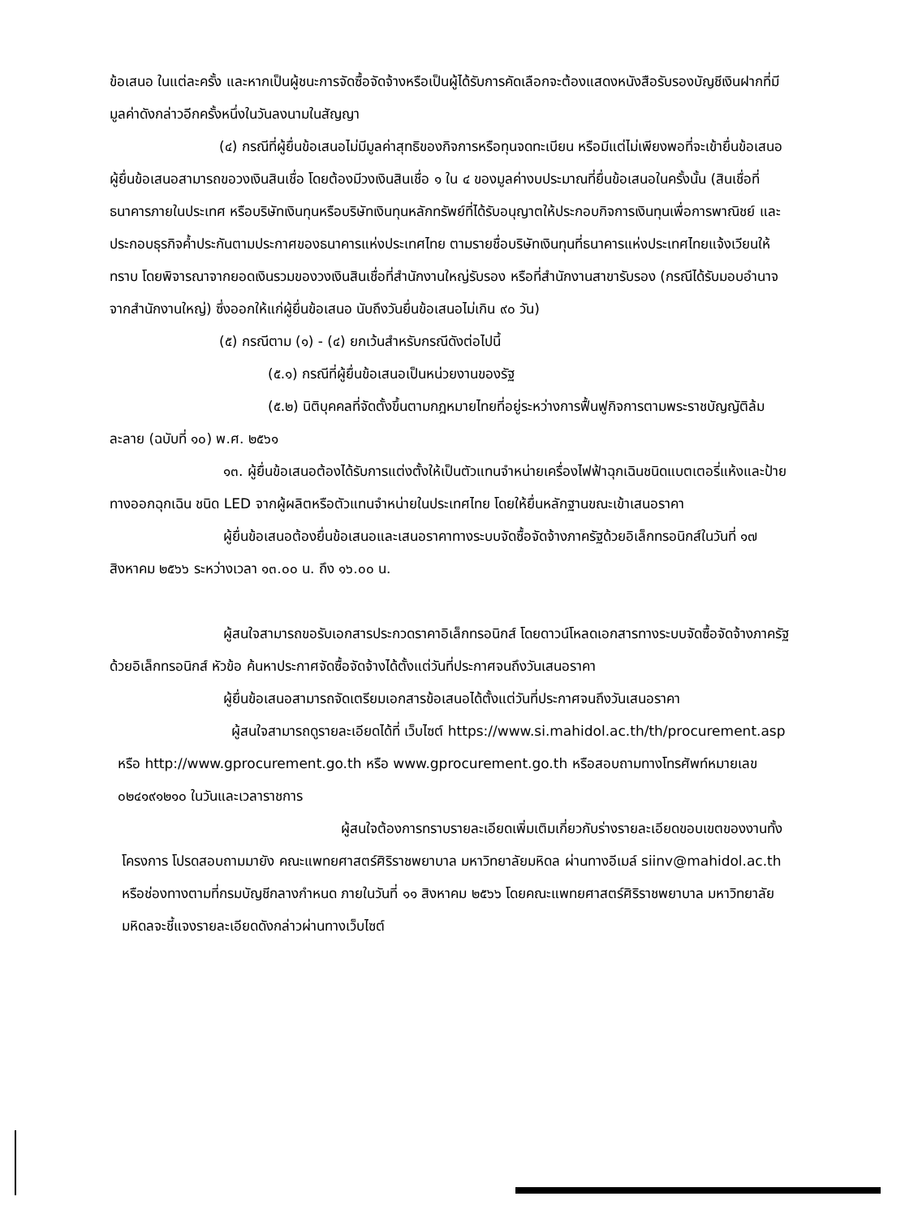ข้อเสนอ ในแต่ละครั้ง และหากเป็นผู้ชนะการจัดซื้อจัดจ้างหรือเป็นผู้ได้รับการคัดเลือกจะต้องแสดงหนังสือรับรองบัญชีเงินฝากที่มีมูลค่าดังกล่าวอีกครั้งหนึ่งในวันลงนามในสัญญา
(๔) กรณีที่ผู้ยื่นข้อเสนอไม่มีมูลค่าสุทธิของกิจการหรือทุนจดทะเบียน หรือมีแต่ไม่เพียงพอที่จะเข้ายื่นข้อเสนอ ผู้ยื่นข้อเสนอสามารถขอวงเงินสินเชื่อ โดยต้องมีวงเงินสินเชื่อ ๑ ใน ๔ ของมูลค่างบประมาณที่ยื่นข้อเสนอในครั้งนั้น (สินเชื่อที่ธนาคารภายในประเทศ หรือบริษัทเงินทุนหรือบริษัทเงินทุนหลักทรัพย์ที่ได้รับอนุญาตให้ประกอบกิจการเงินทุนเพื่อการพาณิชย์ และประกอบธุรกิจค้ำประกันตามประกาศของธนาคารแห่งประเทศไทย ตามรายชื่อบริษัทเงินทุนที่ธนาคารแห่งประเทศไทยแจ้งเวียนให้ทราบ โดยพิจารณาจากยอดเงินรวมของวงเงินสินเชื่อที่สำนักงานใหญ่รับรอง หรือที่สำนักงานสาขารับรอง (กรณีได้รับมอบอำนาจจากสำนักงานใหญ่) ซึ่งออกให้แก่ผู้ยื่นข้อเสนอ นับถึงวันยื่นข้อเสนอไม่เกิน ๙๐ วัน)
(๕) กรณีตาม (๑) - (๔) ยกเว้นสำหรับกรณีดังต่อไปนี้
(๕.๑) กรณีที่ผู้ยื่นข้อเสนอเป็นหน่วยงานของรัฐ
(๕.๒) นิติบุคคลที่จัดตั้งขึ้นตามกฎหมายไทยที่อยู่ระหว่างการฟื้นฟูกิจการตามพระราชบัญญัติล้มละลาย (ฉบับที่ ๑๐) พ.ศ. ๒๕๖๑
๑๓. ผู้ยื่นข้อเสนอต้องได้รับการแต่งตั้งให้เป็นตัวแทนจำหน่ายเครื่องไฟฟ้าฉุกเฉินชนิดแบตเตอรี่แห้งและป้ายทางออกฉุกเฉิน ชนิด LED จากผู้ผลิตหรือตัวแทนจำหน่ายในประเทศไทย โดยให้ยื่นหลักฐานขณะเข้าเสนอราคา
ผู้ยื่นข้อเสนอต้องยื่นข้อเสนอและเสนอราคาทางระบบจัดซื้อจัดจ้างภาครัฐด้วยอิเล็กทรอนิกส์ในวันที่ ๑๗ สิงหาคม ๒๕๖๖ ระหว่างเวลา ๑๓.๐๐ น. ถึง ๑๖.๐๐ น.
ผู้สนใจสามารถขอรับเอกสารประกวดราคาอิเล็กทรอนิกส์ โดยดาวน์โหลดเอกสารทางระบบจัดซื้อจัดจ้างภาครัฐด้วยอิเล็กทรอนิกส์ หัวข้อ ค้นหาประกาศจัดซื้อจัดจ้างได้ตั้งแต่วันที่ประกาศจนถึงวันเสนอราคา
ผู้ยื่นข้อเสนอสามารถจัดเตรียมเอกสารข้อเสนอได้ตั้งแต่วันที่ประกาศจนถึงวันเสนอราคา
ผู้สนใจสามารถดูรายละเอียดได้ที่ เว็บไซต์ https://www.si.mahidol.ac.th/th/procurement.asp หรือ http://www.gprocurement.go.th หรือ www.gprocurement.go.th หรือสอบถามทางโทรศัพท์หมายเลข ๐๒๔๑๙๑๒๑๐ ในวันและเวลาราชการ
ผู้สนใจต้องการทราบรายละเอียดเพิ่มเติมเกี่ยวกับร่างรายละเอียดขอบเขตของงานทั้งโครงการ โปรดสอบถามมายัง คณะแพทยศาสตร์ศิริราชพยาบาล มหาวิทยาลัยมหิดล ผ่านทางอีเมล์ siinv@mahidol.ac.th หรือช่องทางตามที่กรมบัญชีกลางกำหนด ภายในวันที่ ๑๑ สิงหาคม ๒๕๖๖ โดยคณะแพทยศาสตร์ศิริราชพยาบาล มหาวิทยาลัยมหิดลจะชี้แจงรายละเอียดดังกล่าวผ่านทางเว็บไซต์